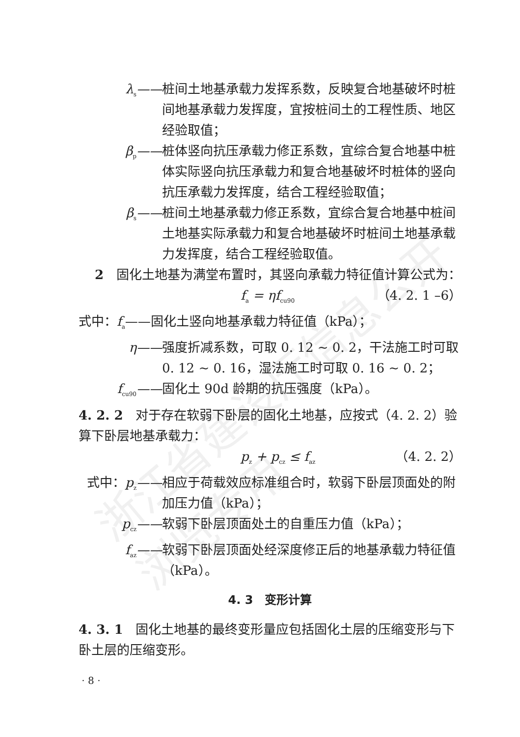浙江省建设厅信息公开 浏览专用
λ<sub>s</sub>—— 桩间土地基承载力发挥系数，反映复合地基破坏时桩间地基承载力发挥度，宜按桩间土的工程性质、地区经验取值；
β<sub>p</sub>—— 桩体竖向抗压承载力修正系数，宜综合复合地基中桩体实际竖向抗压承载力和复合地基破坏时桩体的竖向抗压承载力发挥度，结合工程经验取值；
β<sub>s</sub>—— 桩间土地基承载力修正系数，宜综合复合地基中桩间土地基实际承载力和复合地基破坏时桩间土地基承载力发挥度，结合工程经验取值。
2　固化土地基为满堂布置时，其竖向承载力特征值计算公式为：
f<sub>a</sub> = ηf<sub>cu90</sub> （4. 2. 1 –6）
式中：f<sub>a</sub>——固化土竖向地基承载力特征值（kPa）；
η—— 强度折减系数，可取 0. 12 ~ 0. 2，干法施工时可取 0. 12 ~ 0. 16，湿法施工时可取 0. 16 ~ 0. 2；
f<sub>cu90</sub>—— 固化土 90d 龄期的抗压强度（kPa）。
4. 2. 2　对于存在软弱下卧层的固化土地基，应按式（4. 2. 2）验算下卧层地基承载力：
p<sub>z</sub> + p<sub>cz</sub> ≤ f<sub>az</sub> （4. 2. 2）
式中：p<sub>z</sub>—— 相应于荷载效应标准组合时，软弱下卧层顶面处的附加压力值（kPa）；
p<sub>cz</sub>—— 软弱下卧层顶面处土的自重压力值（kPa）；
f<sub>az</sub>—— 软弱下卧层顶面处经深度修正后的地基承载力特征值（kPa）。
4. 3　变形计算
4. 3. 1　固化土地基的最终变形量应包括固化土层的压缩变形与下卧土层的压缩变形。
· 8 ·